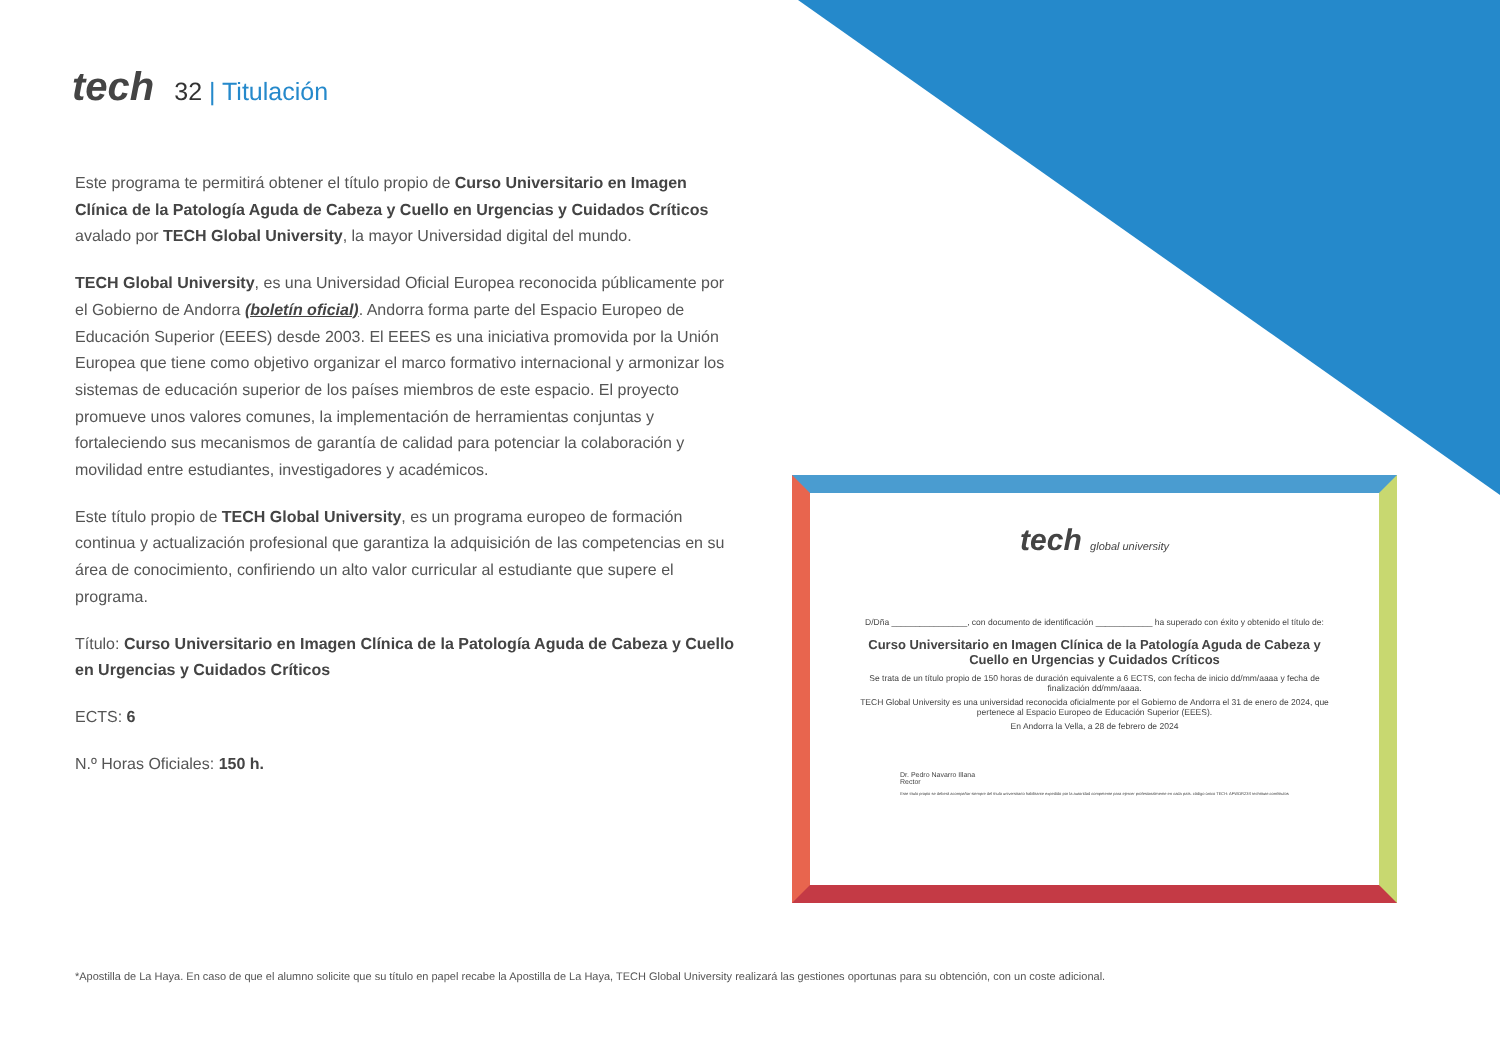tech
32 | Titulación
Este programa te permitirá obtener el título propio de Curso Universitario en Imagen Clínica de la Patología Aguda de Cabeza y Cuello en Urgencias y Cuidados Críticos avalado por TECH Global University, la mayor Universidad digital del mundo.
TECH Global University, es una Universidad Oficial Europea reconocida públicamente por el Gobierno de Andorra (boletín oficial). Andorra forma parte del Espacio Europeo de Educación Superior (EEES) desde 2003. El EEES es una iniciativa promovida por la Unión Europea que tiene como objetivo organizar el marco formativo internacional y armonizar los sistemas de educación superior de los países miembros de este espacio. El proyecto promueve unos valores comunes, la implementación de herramientas conjuntas y fortaleciendo sus mecanismos de garantía de calidad para potenciar la colaboración y movilidad entre estudiantes, investigadores y académicos.
Este título propio de TECH Global University, es un programa europeo de formación continua y actualización profesional que garantiza la adquisición de las competencias en su área de conocimiento, confiriendo un alto valor curricular al estudiante que supere el programa.
Título: Curso Universitario en Imagen Clínica de la Patología Aguda de Cabeza y Cuello en Urgencias y Cuidados Críticos
ECTS: 6
N.º Horas Oficiales: 150 h.
tech global university
D/Dña ________________, con documento de identificación ____________ ha superado con éxito y obtenido el título de:
Curso Universitario en Imagen Clínica de la Patología Aguda de Cabeza y Cuello en Urgencias y Cuidados Críticos
Se trata de un título propio de 150 horas de duración equivalente a 6 ECTS, con fecha de inicio dd/mm/aaaa y fecha de finalización dd/mm/aaaa.
TECH Global University es una universidad reconocida oficialmente por el Gobierno de Andorra el 31 de enero de 2024, que pertenece al Espacio Europeo de Educación Superior (EEES).
En Andorra la Vella, a 28 de febrero de 2024
Dr. Pedro Navarro Illana
Rector
Este título propio se deberá acompañar siempre del título universitario habilitante expedido por la autoridad competente para ejercer profesionalmente en cada país. código único TECH: AFWOR23S techtitute.com/titulos
*Apostilla de La Haya. En caso de que el alumno solicite que su título en papel recabe la Apostilla de La Haya, TECH Global University realizará las gestiones oportunas para su obtención, con un coste adicional.